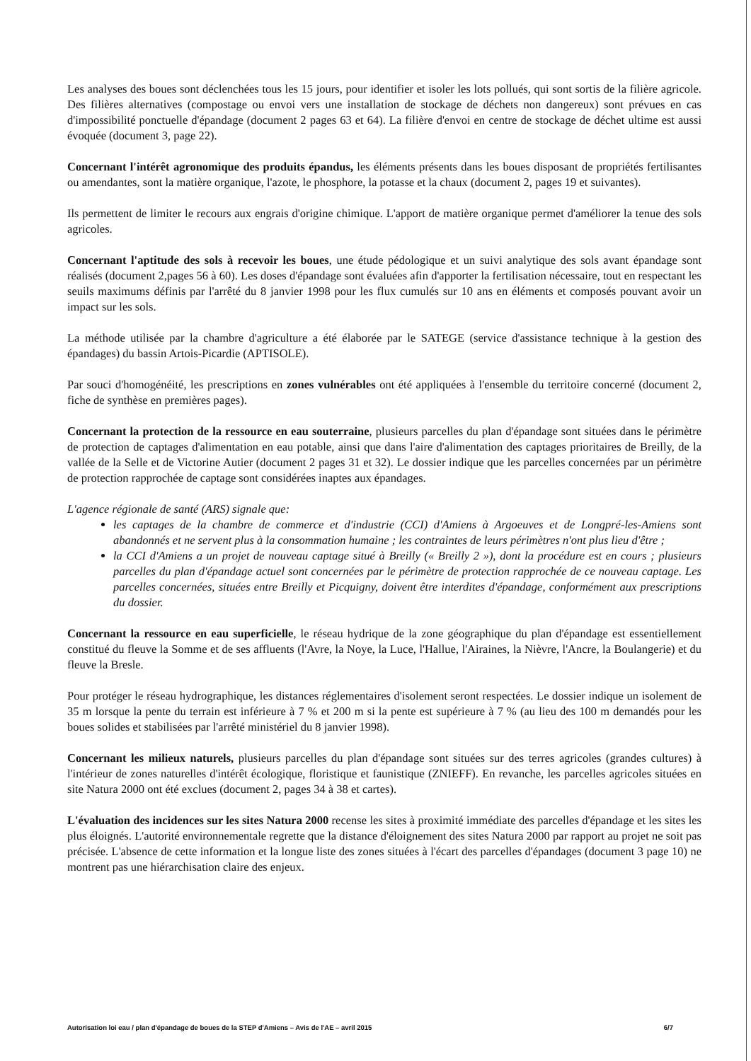Les analyses des boues sont déclenchées tous les 15 jours, pour identifier et isoler les lots pollués, qui sont sortis de la filière agricole. Des filières alternatives (compostage ou envoi vers une installation de stockage de déchets non dangereux) sont prévues en cas d'impossibilité ponctuelle d'épandage (document 2 pages 63 et 64). La filière d'envoi en centre de stockage de déchet ultime est aussi évoquée (document 3, page 22).
Concernant l'intérêt agronomique des produits épandus, les éléments présents dans les boues disposant de propriétés fertilisantes ou amendantes, sont la matière organique, l'azote, le phosphore, la potasse et la chaux (document 2, pages 19 et suivantes).
Ils permettent de limiter le recours aux engrais d'origine chimique. L'apport de matière organique permet d'améliorer la tenue des sols agricoles.
Concernant l'aptitude des sols à recevoir les boues, une étude pédologique et un suivi analytique des sols avant épandage sont réalisés (document 2,pages 56 à 60). Les doses d'épandage sont évaluées afin d'apporter la fertilisation nécessaire, tout en respectant les seuils maximums définis par l'arrêté du 8 janvier 1998 pour les flux cumulés sur 10 ans en éléments et composés pouvant avoir un impact sur les sols.
La méthode utilisée par la chambre d'agriculture a été élaborée par le SATEGE (service d'assistance technique à la gestion des épandages) du bassin Artois-Picardie (APTISOLE).
Par souci d'homogénéité, les prescriptions en zones vulnérables ont été appliquées à l'ensemble du territoire concerné (document 2, fiche de synthèse en premières pages).
Concernant la protection de la ressource en eau souterraine, plusieurs parcelles du plan d'épandage sont situées dans le périmètre de protection de captages d'alimentation en eau potable, ainsi que dans l'aire d'alimentation des captages prioritaires de Breilly, de la vallée de la Selle et de Victorine Autier (document 2 pages 31 et 32). Le dossier indique que les parcelles concernées par un périmètre de protection rapprochée de captage sont considérées inaptes aux épandages.
L'agence régionale de santé (ARS) signale que:
les captages de la chambre de commerce et d'industrie (CCI) d'Amiens à Argoeuves et de Longpré-les-Amiens sont abandonnés et ne servent plus à la consommation humaine ; les contraintes de leurs périmètres n'ont plus lieu d'être ;
la CCI d'Amiens a un projet de nouveau captage situé à Breilly (« Breilly 2 »), dont la procédure est en cours ; plusieurs parcelles du plan d'épandage actuel sont concernées par le périmètre de protection rapprochée de ce nouveau captage. Les parcelles concernées, situées entre Breilly et Picquigny, doivent être interdites d'épandage, conformément aux prescriptions du dossier.
Concernant la ressource en eau superficielle, le réseau hydrique de la zone géographique du plan d'épandage est essentiellement constitué du fleuve la Somme et de ses affluents (l'Avre, la Noye, la Luce, l'Hallue, l'Airaines, la Nièvre, l'Ancre, la Boulangerie) et du fleuve la Bresle.
Pour protéger le réseau hydrographique, les distances réglementaires d'isolement seront respectées. Le dossier indique un isolement de 35 m lorsque la pente du terrain est inférieure à 7 % et 200 m si la pente est supérieure à 7 % (au lieu des 100 m demandés pour les boues solides et stabilisées par l'arrêté ministériel du 8 janvier 1998).
Concernant les milieux naturels, plusieurs parcelles du plan d'épandage sont situées sur des terres agricoles (grandes cultures) à l'intérieur de zones naturelles d'intérêt écologique, floristique et faunistique (ZNIEFF). En revanche, les parcelles agricoles situées en site Natura 2000 ont été exclues (document 2, pages 34 à 38 et cartes).
L'évaluation des incidences sur les sites Natura 2000 recense les sites à proximité immédiate des parcelles d'épandage et les sites les plus éloignés. L'autorité environnementale regrette que la distance d'éloignement des sites Natura 2000 par rapport au projet ne soit pas précisée. L'absence de cette information et la longue liste des zones situées à l'écart des parcelles d'épandages (document 3 page 10) ne montrent pas une hiérarchisation claire des enjeux.
Autorisation loi eau / plan d'épandage de boues de la STEP d'Amiens – Avis de l'AE – avril 2015 6/7